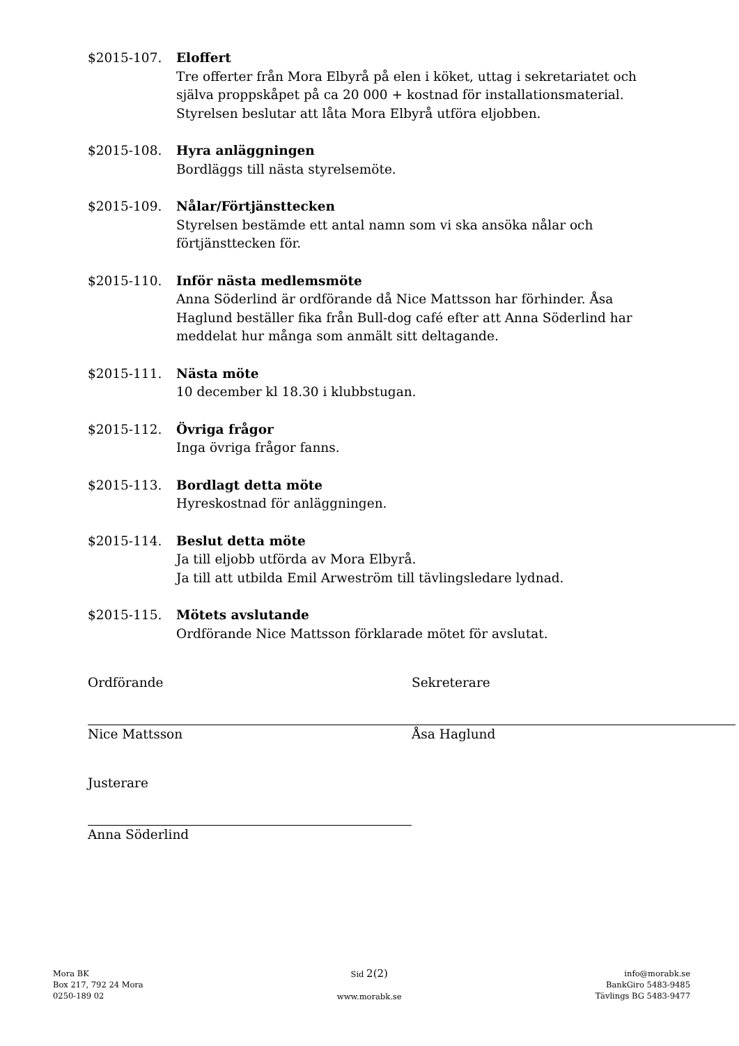$2015-107. Eloffert
Tre offerter från Mora Elbyrå på elen i köket, uttag i sekretariatet och själva proppskåpet på ca 20 000 + kostnad för installationsmaterial. Styrelsen beslutar att låta Mora Elbyrå utföra eljobben.
$2015-108. Hyra anläggningen
Bordläggs till nästa styrelsemöte.
$2015-109. Nålar/Förtjänsttecken
Styrelsen bestämde ett antal namn som vi ska ansöka nålar och förtjänsttecken för.
$2015-110. Inför nästa medlemsmöte
Anna Söderlind är ordförande då Nice Mattsson har förhinder. Åsa Haglund beställer fika från Bull-dog café efter att Anna Söderlind har meddelat hur många som anmält sitt deltagande.
$2015-111. Nästa möte
10 december kl 18.30 i klubbstugan.
$2015-112. Övriga frågor
Inga övriga frågor fanns.
$2015-113. Bordlagt detta möte
Hyreskostnad för anläggningen.
$2015-114. Beslut detta möte
Ja till eljobb utförda av Mora Elbyrå.
Ja till att utbilda Emil Arweström till tävlingsledare lydnad.
$2015-115. Mötets avslutande
Ordförande Nice Mattsson förklarade mötet för avslutat.
Ordförande
Nice Mattsson
Sekreterare
Åsa Haglund
Justerare
Anna Söderlind
Mora BK
Box 217, 792 24 Mora
0250-189 02
Sid 2(2)
www.morabk.se
info@morabk.se
BankGiro 5483-9485
Tävlings BG 5483-9477